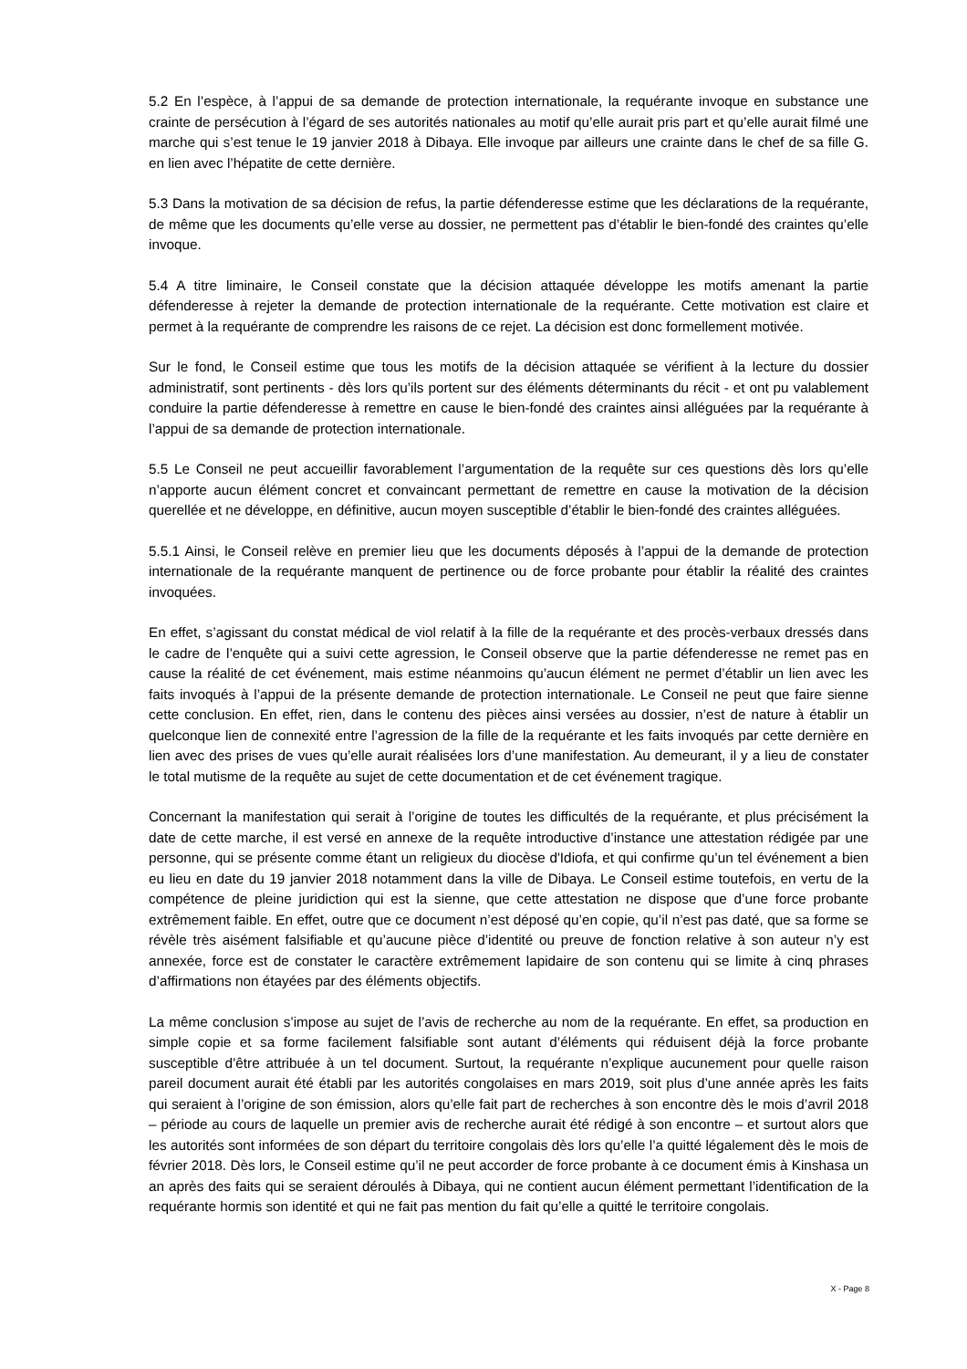5.2 En l’espèce, à l’appui de sa demande de protection internationale, la requérante invoque en substance une crainte de persécution à l’égard de ses autorités nationales au motif qu’elle aurait pris part et qu’elle aurait filmé une marche qui s’est tenue le 19 janvier 2018 à Dibaya. Elle invoque par ailleurs une crainte dans le chef de sa fille G. en lien avec l’hépatite de cette dernière.
5.3 Dans la motivation de sa décision de refus, la partie défenderesse estime que les déclarations de la requérante, de même que les documents qu’elle verse au dossier, ne permettent pas d’établir le bien-fondé des craintes qu’elle invoque.
5.4 A titre liminaire, le Conseil constate que la décision attaquée développe les motifs amenant la partie défenderesse à rejeter la demande de protection internationale de la requérante. Cette motivation est claire et permet à la requérante de comprendre les raisons de ce rejet. La décision est donc formellement motivée.
Sur le fond, le Conseil estime que tous les motifs de la décision attaquée se vérifient à la lecture du dossier administratif, sont pertinents - dès lors qu’ils portent sur des éléments déterminants du récit - et ont pu valablement conduire la partie défenderesse à remettre en cause le bien-fondé des craintes ainsi alléguées par la requérante à l’appui de sa demande de protection internationale.
5.5 Le Conseil ne peut accueillir favorablement l’argumentation de la requête sur ces questions dès lors qu’elle n’apporte aucun élément concret et convaincant permettant de remettre en cause la motivation de la décision querellée et ne développe, en définitive, aucun moyen susceptible d’établir le bien-fondé des craintes alléguées.
5.5.1 Ainsi, le Conseil relève en premier lieu que les documents déposés à l’appui de la demande de protection internationale de la requérante manquent de pertinence ou de force probante pour établir la réalité des craintes invoquées.
En effet, s’agissant du constat médical de viol relatif à la fille de la requérante et des procès-verbaux dressés dans le cadre de l’enquête qui a suivi cette agression, le Conseil observe que la partie défenderesse ne remet pas en cause la réalité de cet événement, mais estime néanmoins qu’aucun élément ne permet d’établir un lien avec les faits invoqués à l’appui de la présente demande de protection internationale. Le Conseil ne peut que faire sienne cette conclusion. En effet, rien, dans le contenu des pièces ainsi versées au dossier, n’est de nature à établir un quelconque lien de connexité entre l’agression de la fille de la requérante et les faits invoqués par cette dernière en lien avec des prises de vues qu’elle aurait réalisées lors d’une manifestation. Au demeurant, il y a lieu de constater le total mutisme de la requête au sujet de cette documentation et de cet événement tragique.
Concernant la manifestation qui serait à l’origine de toutes les difficultés de la requérante, et plus précisément la date de cette marche, il est versé en annexe de la requête introductive d’instance une attestation rédigée par une personne, qui se présente comme étant un religieux du diocèse d'Idiofa, et qui confirme qu’un tel événement a bien eu lieu en date du 19 janvier 2018 notamment dans la ville de Dibaya. Le Conseil estime toutefois, en vertu de la compétence de pleine juridiction qui est la sienne, que cette attestation ne dispose que d’une force probante extrêmement faible. En effet, outre que ce document n’est déposé qu’en copie, qu’il n’est pas daté, que sa forme se révèle très aisément falsifiable et qu’aucune pièce d’identité ou preuve de fonction relative à son auteur n’y est annexée, force est de constater le caractère extrêmement lapidaire de son contenu qui se limite à cinq phrases d’affirmations non étayées par des éléments objectifs.
La même conclusion s’impose au sujet de l’avis de recherche au nom de la requérante. En effet, sa production en simple copie et sa forme facilement falsifiable sont autant d’éléments qui réduisent déjà la force probante susceptible d’être attribuée à un tel document. Surtout, la requérante n’explique aucunement pour quelle raison pareil document aurait été établi par les autorités congolaises en mars 2019, soit plus d’une année après les faits qui seraient à l’origine de son émission, alors qu’elle fait part de recherches à son encontre dès le mois d’avril 2018 – période au cours de laquelle un premier avis de recherche aurait été rédigé à son encontre – et surtout alors que les autorités sont informées de son départ du territoire congolais dès lors qu’elle l’a quitté légalement dès le mois de février 2018. Dès lors, le Conseil estime qu’il ne peut accorder de force probante à ce document émis à Kinshasa un an après des faits qui se seraient déroulés à Dibaya, qui ne contient aucun élément permettant l’identification de la requérante hormis son identité et qui ne fait pas mention du fait qu’elle a quitté le territoire congolais.
X - Page 8